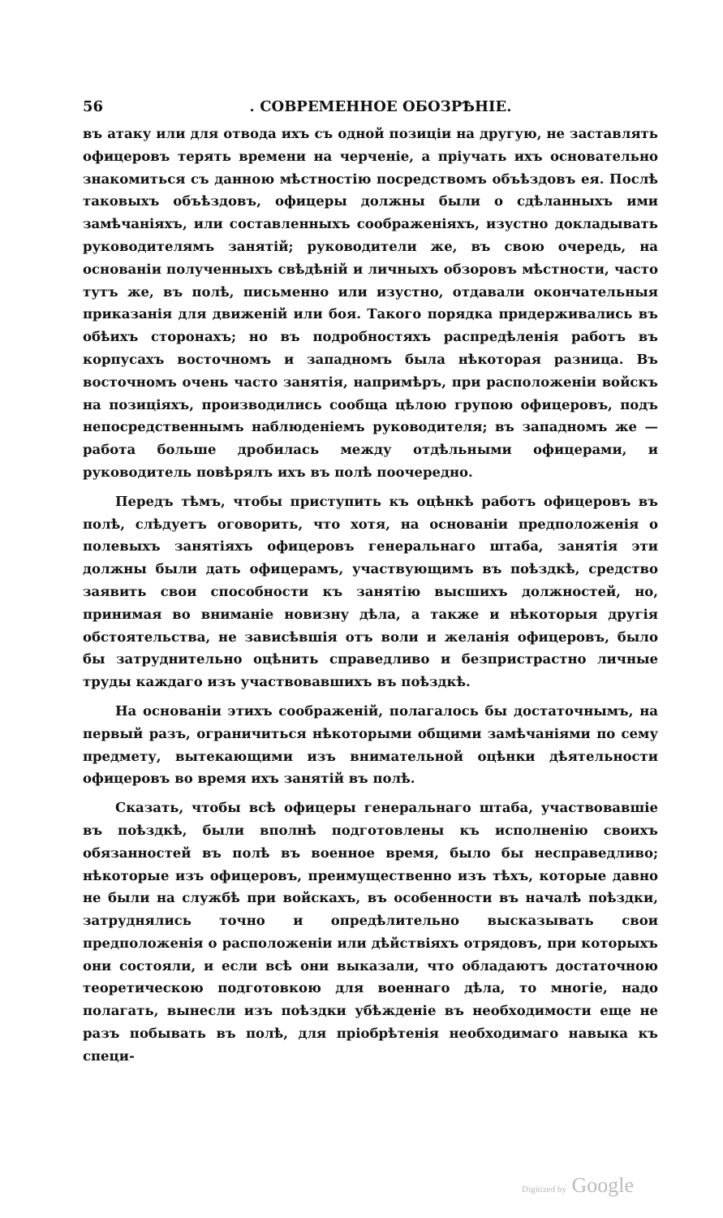56. СОВРЕМЕННОЕ ОБОЗРѢНІЕ.
въ атаку или для отвода ихъ съ одной позиціи на другую, не заставлять офицеровъ терять времени на черченіе, а пріучать ихъ основательно знакомиться съ данною мѣстностію посредствомъ объѣздовъ ея. Послѣ таковыхъ объѣздовъ, офицеры должны были о сдѣланныхъ ими замѣчаніяхъ, или составленныхъ соображеніяхъ, изустно докладывать руководителямъ занятій; руководители же, въ свою очередь, на основаніи полученныхъ свѣдѣній и личныхъ обзоровъ мѣстности, часто тутъ же, въ полѣ, письменно или изустно, отдавали окончательныя приказанія для движеній или боя. Такого порядка придерживались въ обѣихъ сторонахъ; но въ подробностяхъ распредѣленія работъ въ корпусахъ восточномъ и западномъ была нѣкоторая разница. Въ восточномъ очень часто занятія, напримѣръ, при расположеніи войскъ на позиціяхъ, производились сообща цѣлою групою офицеровъ, подъ непосредственнымъ наблюденіемъ руководителя; въ западномъ же — работа больше дробилась между отдѣльными офицерами, и руководитель повѣрялъ ихъ въ полѣ поочередно.
Передъ тѣмъ, чтобы приступить къ оцѣнкѣ работъ офицеровъ въ полѣ, слѣдуетъ оговорить, что хотя, на основаніи предположенія о полевыхъ занятіяхъ офицеровъ генеральнаго штаба, занятія эти должны были дать офицерамъ, участвующимъ въ поѣздкѣ, средство заявить свои способности къ занятію высшихъ должностей, но, принимая во вниманіе новизну дѣла, а также и нѣкоторыя другія обстоятельства, не зависѣвшія отъ воли и желанія офицеровъ, было бы затруднительно оцѣнить справедливо и безпристрастно личные труды каждаго изъ участвовавшихъ въ поѣздкѣ.
На основаніи этихъ соображеній, полагалось бы достаточнымъ, на первый разъ, ограничиться нѣкоторыми общими замѣчаніями по сему предмету, вытекающими изъ внимательной оцѣнки дѣятельности офицеровъ во время ихъ занятій въ полѣ.
Сказать, чтобы всѣ офицеры генеральнаго штаба, участвовавшіе въ поѣздкѣ, были вполнѣ подготовлены къ исполненію своихъ обязанностей въ полѣ въ военное время, было бы несправедливо; нѣкоторые изъ офицеровъ, преимущественно изъ тѣхъ, которые давно не были на службѣ при войскахъ, въ особенности въ началѣ поѣздки, затруднялись точно и опредѣлительно высказывать свои предположенія о расположеніи или дѣйствіяхъ отрядовъ, при которыхъ они состояли, и если всѣ они выказали, что обладаютъ достаточною теоретическою подготовкою для военнаго дѣла, то многіе, надо полагать, вынесли изъ поѣздки убѣжденіе въ необходимости еще не разъ побывать въ полѣ, для пріобрѣтенія необходимаго навыка къ специ-
Digitized by Google